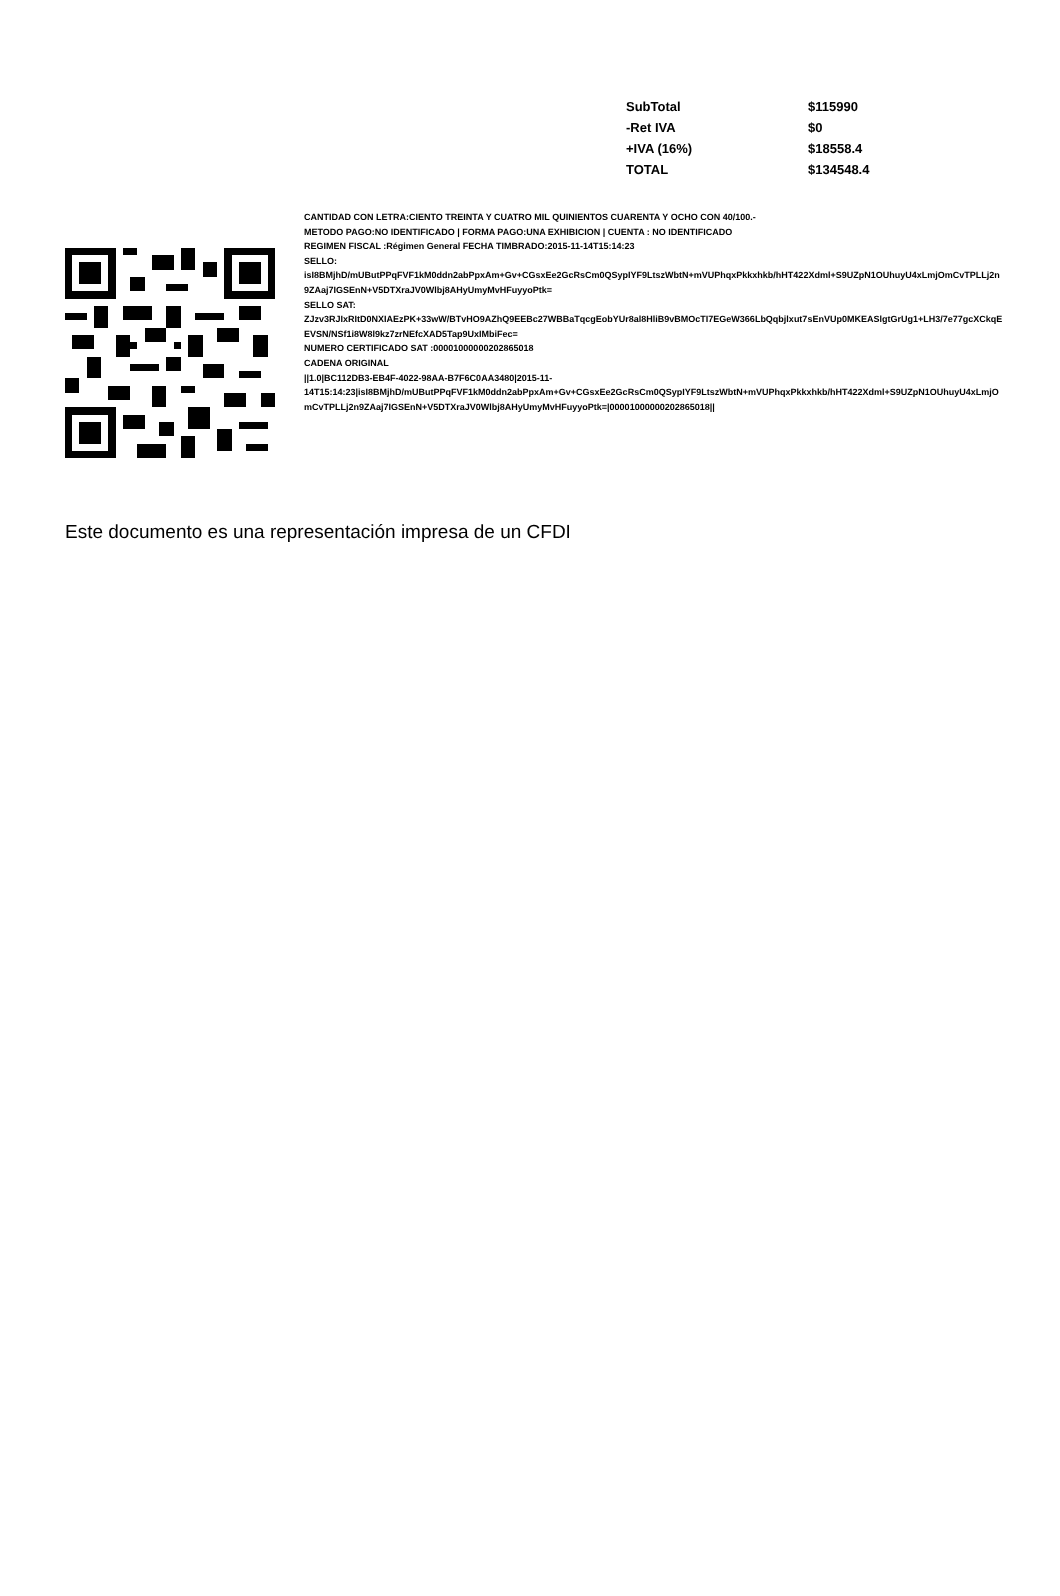| SubTotal | $115990 |
| -Ret IVA | $0 |
| +IVA (16%) | $18558.4 |
| TOTAL | $134548.4 |
CANTIDAD CON LETRA:CIENTO TREINTA Y CUATRO MIL QUINIENTOS CUARENTA Y OCHO CON 40/100.-
METODO PAGO:NO IDENTIFICADO | FORMA PAGO:UNA EXHIBICION | CUENTA : NO IDENTIFICADO
REGIMEN FISCAL :Régimen General FECHA TIMBRADO:2015-11-14T15:14:23
SELLO:
isI8BMjhD/mUButPPqFVF1kM0ddn2abPpxAm+Gv+CGsxEe2GcRsCm0QSypIYF9LtszWbtN+mVUPhqxPkkxhkb/hHT422Xdml+S9UZpN1OUhuyU4xLmjOmCvTPLLj2n9ZAaj7IGSEnN+V5DTXraJV0Wlbj8AHyUmyMvHFuyyoPtk=
SELLO SAT:
ZJzv3RJIxRItD0NXIAEzPK+33wW/BTvHO9AZhQ9EEBc27WBBaTqcgEobYUr8al8HliB9vBMOcTI7EGeW366LbQqbjlxut7sEnVUp0MKEASlgtGrUg1+LH3/7e77gcXCkqEEVSN/NSf1i8W8l9kz7zrNEfcXAD5Tap9UxIMbiFec=
NUMERO CERTIFICADO SAT :00001000000202865018
CADENA ORIGINAL
||1.0|BC112DB3-EB4F-4022-98AA-B7F6C0AA3480|2015-11-
14T15:14:23|isI8BMjhD/mUButPPqFVF1kM0ddn2abPpxAm+Gv+CGsxEe2GcRsCm0QSypIYF9LtszWbtN+mVUPhqxPkkxhkb/hHT422Xdml+S9UZpN1OUhuyU4xLmjOmCvTPLLj2n9ZAaj7IGSEnN+V5DTXraJV0Wlbj8AHyUmyMvHFuyyoPtk=|00001000000202865018||
Este documento es una representación impresa de un CFDI